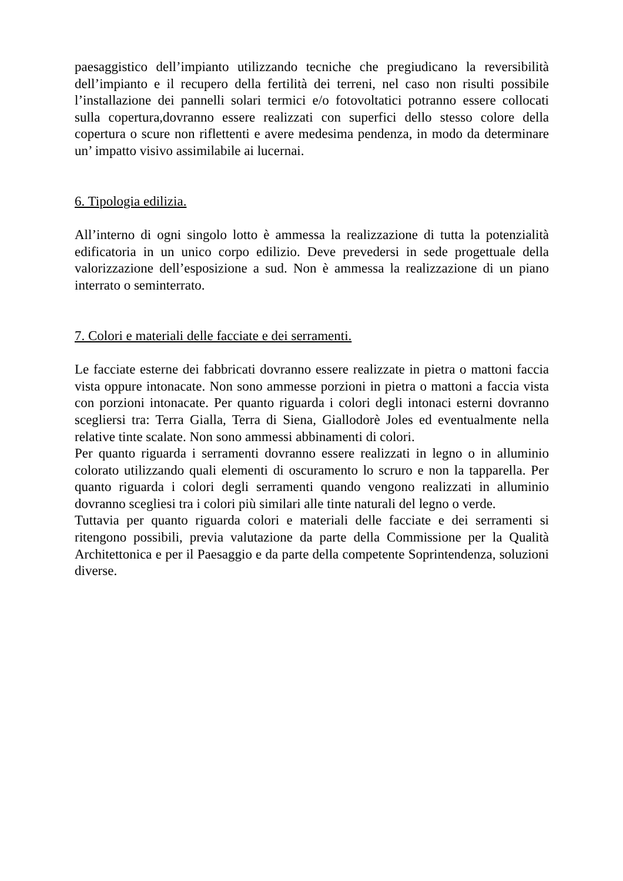paesaggistico dell’impianto utilizzando tecniche che pregiudicano la reversibilità dell’impianto e il recupero della fertilità dei terreni, nel caso non risulti possibile l’installazione dei pannelli solari termici e/o fotovoltatici potranno essere collocati sulla copertura,dovranno essere realizzati con superfici dello stesso colore della copertura o scure non riflettenti e avere medesima pendenza, in modo da determinare un’ impatto visivo assimilabile ai lucernai.
6. Tipologia edilizia.
All’interno di ogni singolo lotto è ammessa la realizzazione di tutta la potenzialità edificatoria in un unico corpo edilizio. Deve prevedersi in sede progettuale della valorizzazione dell’esposizione a sud. Non è ammessa la realizzazione di un piano interrato o seminterrato.
7. Colori e materiali delle facciate e dei serramenti.
Le facciate esterne dei fabbricati dovranno essere realizzate in pietra o mattoni faccia vista oppure intonacate. Non sono ammesse porzioni in pietra o mattoni a faccia vista con porzioni intonacate. Per quanto riguarda i colori degli intonaci esterni dovranno scegliersi tra: Terra Gialla, Terra di Siena, Giallodorè Joles ed eventualmente nella relative tinte scalate. Non sono ammessi abbinamenti di colori.
Per quanto riguarda i serramenti dovranno essere realizzati in legno o in alluminio colorato utilizzando quali elementi di oscuramento lo scruro e non la tapparella. Per quanto riguarda i colori degli serramenti quando vengono realizzati in alluminio dovranno scegliesi tra i colori più similari alle tinte naturali del legno o verde.
Tuttavia per quanto riguarda colori e materiali delle facciate e dei serramenti si ritengono possibili, previa valutazione da parte della Commissione per la Qualità Architettonica e per il Paesaggio e da parte della competente Soprintendenza, soluzioni diverse.